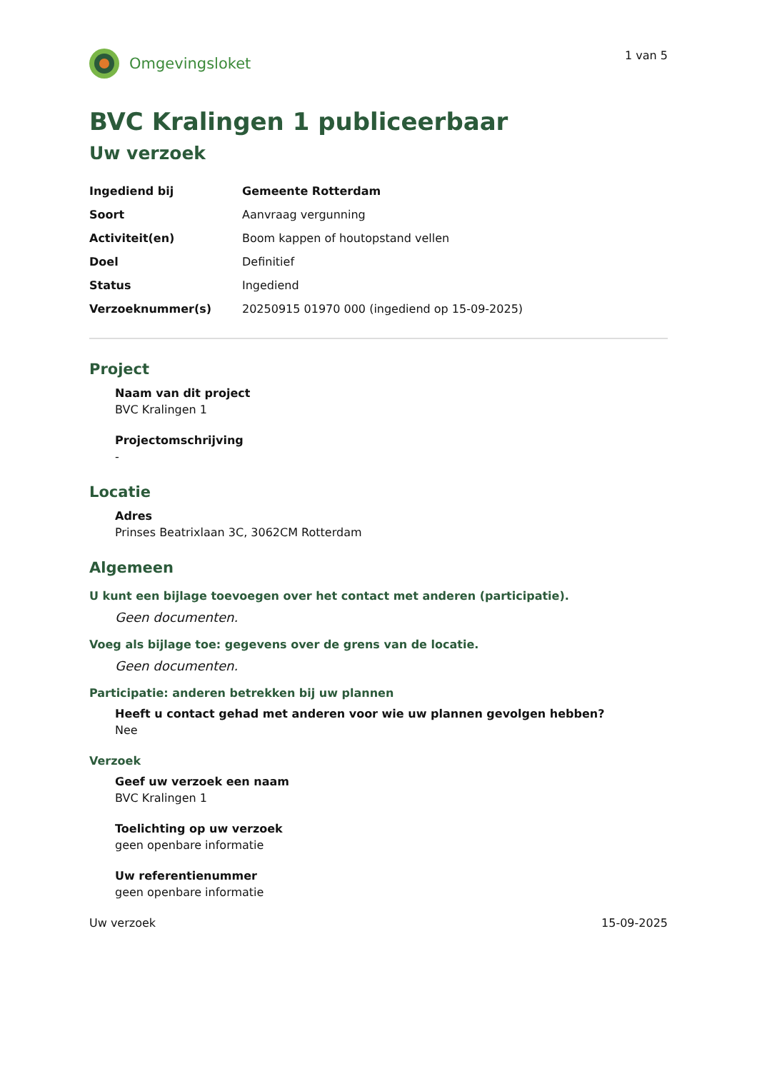Omgevingsloket
1 van 5
BVC Kralingen 1 publiceerbaar
Uw verzoek
| Ingediend bij | Gemeente Rotterdam |
| Soort | Aanvraag vergunning |
| Activiteit(en) | Boom kappen of houtopstand vellen |
| Doel | Definitief |
| Status | Ingediend |
| Verzoeknummer(s) | 20250915 01970 000 (ingediend op 15-09-2025) |
Project
Naam van dit project
BVC Kralingen 1
Projectomschrijving
-
Locatie
Adres
Prinses Beatrixlaan 3C, 3062CM Rotterdam
Algemeen
U kunt een bijlage toevoegen over het contact met anderen (participatie).
Geen documenten.
Voeg als bijlage toe: gegevens over de grens van de locatie.
Geen documenten.
Participatie: anderen betrekken bij uw plannen
Heeft u contact gehad met anderen voor wie uw plannen gevolgen hebben?
Nee
Verzoek
Geef uw verzoek een naam
BVC Kralingen 1
Toelichting op uw verzoek
geen openbare informatie
Uw referentienummer
geen openbare informatie
Uw verzoek 15-09-2025